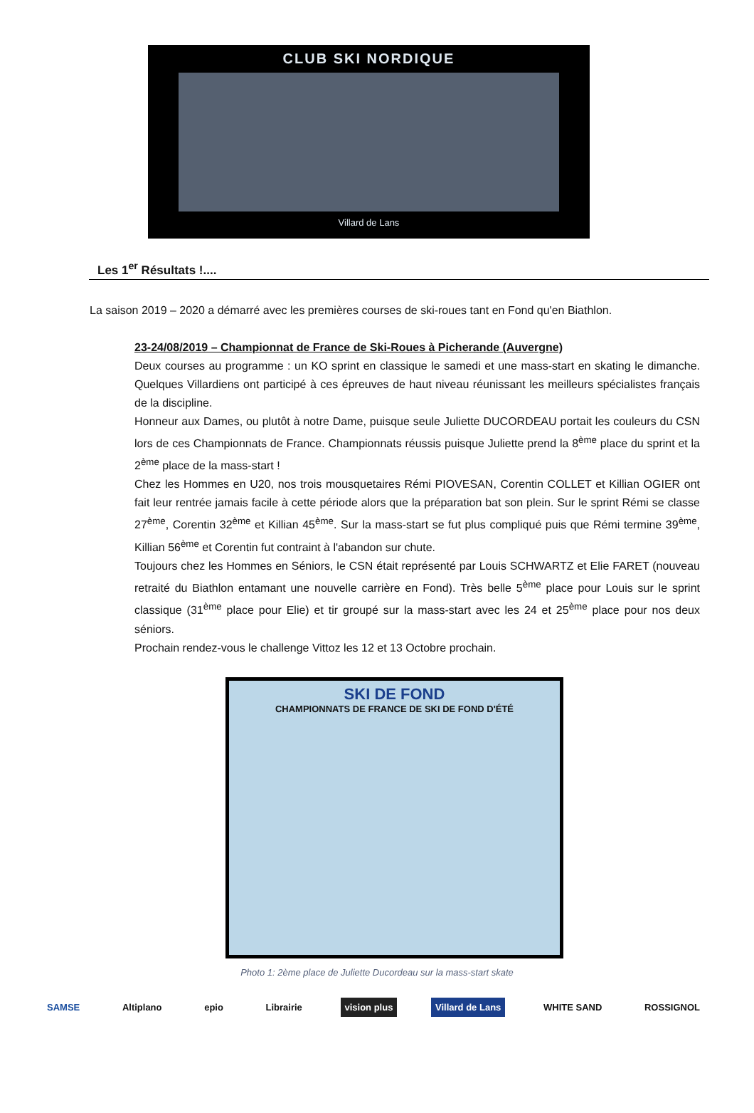CLUB SKI NORDIQUE
Villard de Lans
Les 1<sup>er</sup> Résultats !....
La saison 2019 – 2020 a démarré avec les premières courses de ski-roues tant en Fond qu'en Biathlon.
23-24/08/2019 – Championnat de France de Ski-Roues à Picherande (Auvergne)
Deux courses au programme : un KO sprint en classique le samedi et une mass-start en skating le dimanche. Quelques Villardiens ont participé à ces épreuves de haut niveau réunissant les meilleurs spécialistes français de la discipline.
Honneur aux Dames, ou plutôt à notre Dame, puisque seule Juliette DUCORDEAU portait les couleurs du CSN lors de ces Championnats de France. Championnats réussis puisque Juliette prend la 8<sup>ème</sup> place du sprint et la 2<sup>ème</sup> place de la mass-start !
Chez les Hommes en U20, nos trois mousquetaires Rémi PIOVESAN, Corentin COLLET et Killian OGIER ont fait leur rentrée jamais facile à cette période alors que la préparation bat son plein. Sur le sprint Rémi se classe 27<sup>ème</sup>, Corentin 32<sup>ème</sup> et Killian 45<sup>ème</sup>. Sur la mass-start se fut plus compliqué puis que Rémi termine 39<sup>ème</sup>, Killian 56<sup>ème</sup> et Corentin fut contraint à l'abandon sur chute.
Toujours chez les Hommes en Séniors, le CSN était représenté par Louis SCHWARTZ et Elie FARET (nouveau retraité du Biathlon entamant une nouvelle carrière en Fond). Très belle 5<sup>ème</sup> place pour Louis sur le sprint classique (31<sup>ème</sup> place pour Elie) et tir groupé sur la mass-start avec les 24 et 25<sup>ème</sup> place pour nos deux séniors.
Prochain rendez-vous le challenge Vittoz les 12 et 13 Octobre prochain.
SKI DE FOND
CHAMPIONNATS DE FRANCE DE SKI DE FOND D'ÉTÉ
Photo 1: 2ème place de Juliette Ducordeau sur la mass-start skate
SAMSE Altiplano epio Librairie vision plus Villard de Lans WHITE SAND ROSSIGNOL